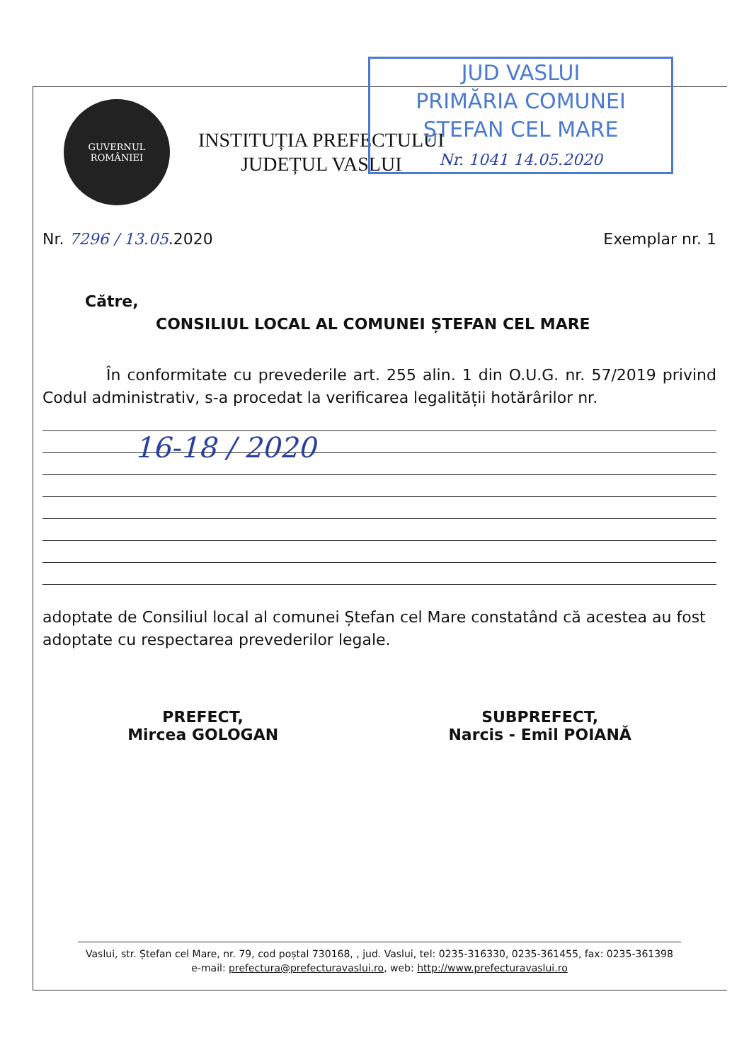JUD VASLUI
PRIMĂRIA COMUNEI
ȘTEFAN CEL MARE
Nr. 1041 14.05.2020
GUVERNUL
ROMÂNIEI
INSTITUȚIA PREFECTULUI
JUDEȚUL VASLUI
Nr. 7296 / 13.05.2020 Exemplar nr. 1
Către,
CONSILIUL LOCAL AL COMUNEI ȘTEFAN CEL MARE
În conformitate cu prevederile art. 255 alin. 1 din O.U.G. nr. 57/2019 privind Codul administrativ, s-a procedat la verificarea legalității hotărârilor nr.
16-18 / 2020
adoptate de Consiliul local al comunei Ștefan cel Mare constatând că acestea au fost adoptate cu respectarea prevederilor legale.
PREFECT,
Mircea GOLOGAN
SUBPREFECT,
Narcis - Emil POIANĂ
Vaslui, str. Ștefan cel Mare, nr. 79, cod poștal 730168, , jud. Vaslui, tel: 0235-316330, 0235-361455, fax: 0235-361398
e-mail: prefectura@prefecturavaslui.ro, web: http://www.prefecturavaslui.ro